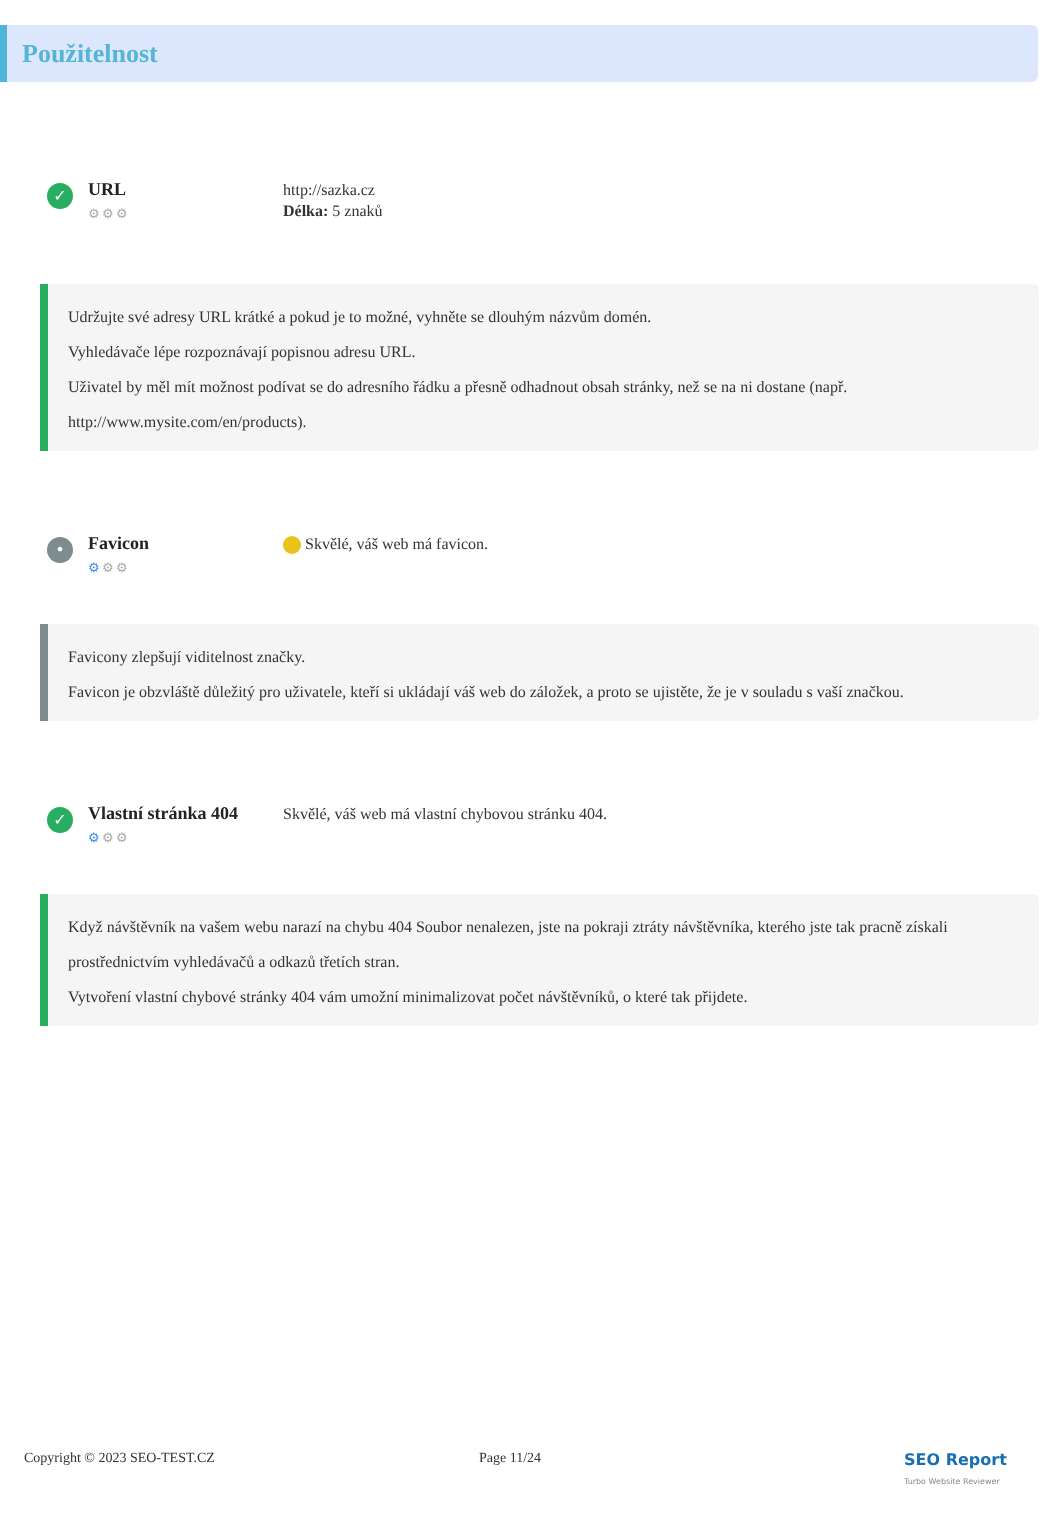Použitelnost
✓
URL
⚙⚙⚙
http://sazka.cz
Délka: 5 znaků
Udržujte své adresy URL krátké a pokud je to možné, vyhněte se dlouhým názvům domén.
Vyhledávače lépe rozpoznávají popisnou adresu URL.
Uživatel by měl mít možnost podívat se do adresního řádku a přesně odhadnout obsah stránky, než se na ni dostane (např. http://www.mysite.com/en/products).
•
Favicon
⚙⚙⚙
Skvělé, váš web má favicon.
Favicony zlepšují viditelnost značky.
Favicon je obzvláště důležitý pro uživatele, kteří si ukládají váš web do záložek, a proto se ujistěte, že je v souladu s vaší značkou.
✓
Vlastní stránka 404
⚙⚙⚙
Skvělé, váš web má vlastní chybovou stránku 404.
Když návštěvník na vašem webu narazí na chybu 404 Soubor nenalezen, jste na pokraji ztráty návštěvníka, kterého jste tak pracně získali prostřednictvím vyhledávačů a odkazů třetích stran.
Vytvoření vlastní chybové stránky 404 vám umožní minimalizovat počet návštěvníků, o které tak přijdete.
Copyright © 2023 SEO-TEST.CZ Page 11/24 SEO Report
Turbo Website Reviewer